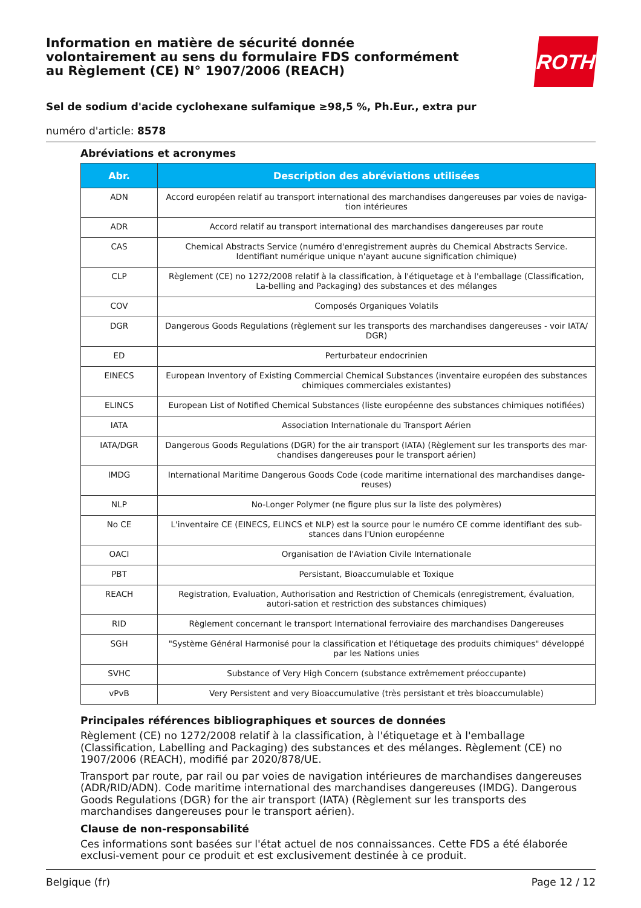Information en matière de sécurité donnée
volontairement au sens du formulaire FDS conformément
au Règlement (CE) N° 1907/2006 (REACH)
ROTH
Sel de sodium d'acide cyclohexane sulfamique ≥98,5 %, Ph.Eur., extra pur
numéro d'article: 8578
Abréviations et acronymes
| Abr. | Description des abréviations utilisées |
| --- | --- |
| ADN | Accord européen relatif au transport international des marchandises dangereuses par voies de naviga-tion intérieures |
| ADR | Accord relatif au transport international des marchandises dangereuses par route |
| CAS | Chemical Abstracts Service (numéro d'enregistrement auprès du Chemical Abstracts Service. Identifiant numérique unique n'ayant aucune signification chimique) |
| CLP | Règlement (CE) no 1272/2008 relatif à la classification, à l'étiquetage et à l'emballage (Classification, La-belling and Packaging) des substances et des mélanges |
| COV | Composés Organiques Volatils |
| DGR | Dangerous Goods Regulations (règlement sur les transports des marchandises dangereuses - voir IATA/ DGR) |
| ED | Perturbateur endocrinien |
| EINECS | European Inventory of Existing Commercial Chemical Substances (inventaire européen des substances chimiques commerciales existantes) |
| ELINCS | European List of Notified Chemical Substances (liste européenne des substances chimiques notifiées) |
| IATA | Association Internationale du Transport Aérien |
| IATA/DGR | Dangerous Goods Regulations (DGR) for the air transport (IATA) (Règlement sur les transports des mar-chandises dangereuses pour le transport aérien) |
| IMDG | International Maritime Dangerous Goods Code (code maritime international des marchandises dange-reuses) |
| NLP | No-Longer Polymer (ne figure plus sur la liste des polymères) |
| No CE | L'inventaire CE (EINECS, ELINCS et NLP) est la source pour le numéro CE comme identifiant des sub-stances dans l'Union européenne |
| OACI | Organisation de l'Aviation Civile Internationale |
| PBT | Persistant, Bioaccumulable et Toxique |
| REACH | Registration, Evaluation, Authorisation and Restriction of Chemicals (enregistrement, évaluation, autori-sation et restriction des substances chimiques) |
| RID | Règlement concernant le transport International ferroviaire des marchandises Dangereuses |
| SGH | "Système Général Harmonisé pour la classification et l'étiquetage des produits chimiques" développé par les Nations unies |
| SVHC | Substance of Very High Concern (substance extrêmement préoccupante) |
| vPvB | Very Persistent and very Bioaccumulative (très persistant et très bioaccumulable) |
Principales références bibliographiques et sources de données
Règlement (CE) no 1272/2008 relatif à la classification, à l'étiquetage et à l'emballage (Classification, Labelling and Packaging) des substances et des mélanges. Règlement (CE) no 1907/2006 (REACH), modifié par 2020/878/UE.
Transport par route, par rail ou par voies de navigation intérieures de marchandises dangereuses (ADR/RID/ADN). Code maritime international des marchandises dangereuses (IMDG). Dangerous Goods Regulations (DGR) for the air transport (IATA) (Règlement sur les transports des marchandises dangereuses pour le transport aérien).
Clause de non-responsabilité
Ces informations sont basées sur l'état actuel de nos connaissances. Cette FDS a été élaborée exclusi-vement pour ce produit et est exclusivement destinée à ce produit.
Belgique (fr) Page 12 / 12